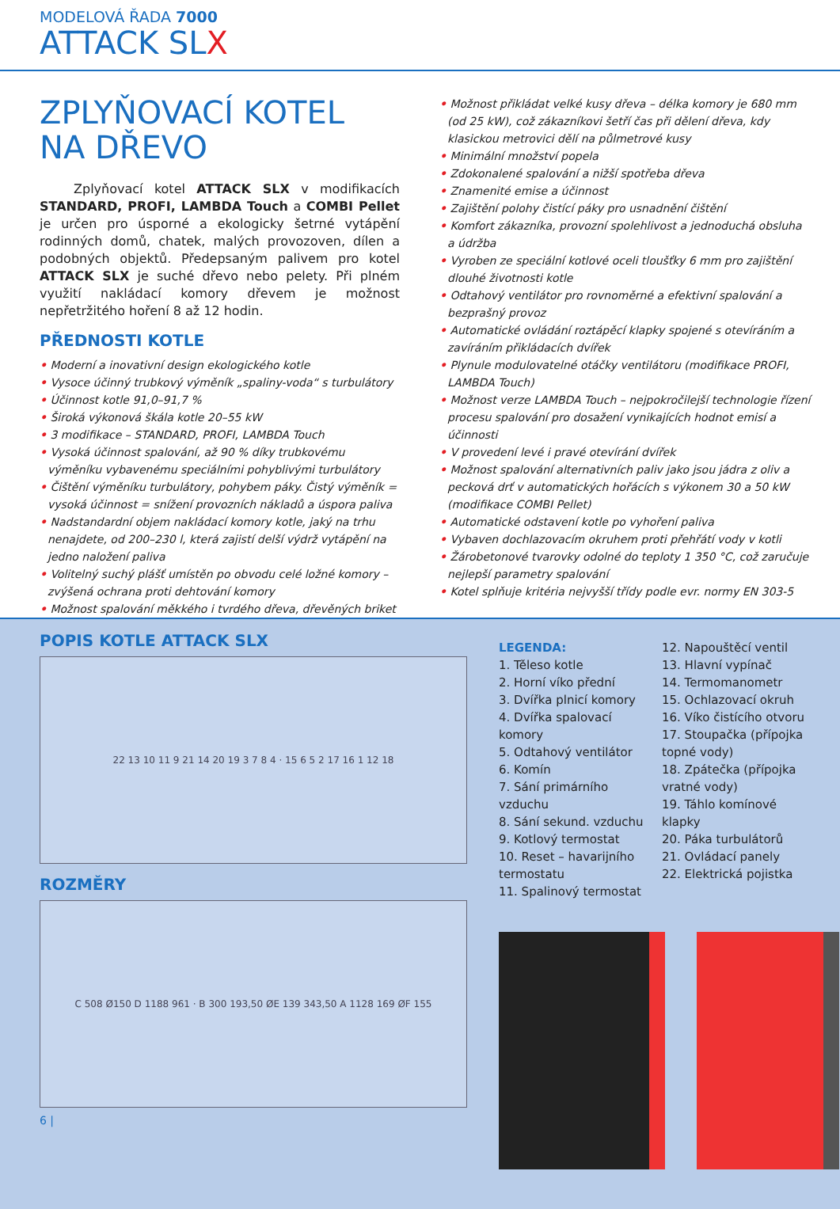MODELOVÁ ŘADA 7000
ATTACK SLX
ZPLYŇOVACÍ KOTEL
NA DŘEVO
Zplyňovací kotel ATTACK SLX v modifikacích STANDARD, PROFI, LAMBDA Touch a COMBI Pellet je určen pro úsporné a ekologicky šetrné vytápění rodinných domů, chatek, malých provozoven, dílen a podobných objektů. Předepsaným palivem pro kotel ATTACK SLX je suché dřevo nebo pelety. Při plném využití nakládací komory dřevem je možnost nepřetržitého hoření 8 až 12 hodin.
PŘEDNOSTI KOTLE
• Moderní a inovativní design ekologického kotle
• Vysoce účinný trubkový výměník „spaliny-voda“ s turbulátory
• Účinnost kotle 91,0–91,7 %
• Široká výkonová škála kotle 20–55 kW
• 3 modifikace – STANDARD, PROFI, LAMBDA Touch
• Vysoká účinnost spalování, až 90 % díky trubkovému výměníku vybavenému speciálními pohyblivými turbulátory
• Čištění výměníku turbulátory, pohybem páky. Čistý výměník = vysoká účinnost = snížení provozních nákladů a úspora paliva
• Nadstandardní objem nakládací komory kotle, jaký na trhu nenajdete, od 200–230 l, která zajistí delší výdrž vytápění na jedno naložení paliva
• Volitelný suchý plášť umístěn po obvodu celé ložné komory – zvýšená ochrana proti dehtování komory
• Možnost spalování měkkého i tvrdého dřeva, dřevěných briket
• Možnost přikládat velké kusy dřeva – délka komory je 680 mm (od 25 kW), což zákazníkovi šetří čas při dělení dřeva, kdy klasickou metrovici dělí na půlmetrové kusy
• Minimální množství popela
• Zdokonalené spalování a nižší spotřeba dřeva
• Znamenité emise a účinnost
• Zajištění polohy čistící páky pro usnadnění čištění
• Komfort zákazníka, provozní spolehlivost a jednoduchá obsluha a údržba
• Vyroben ze speciální kotlové oceli tloušťky 6 mm pro zajištění dlouhé životnosti kotle
• Odtahový ventilátor pro rovnoměrné a efektivní spalování a bezprašný provoz
• Automatické ovládání roztápěcí klapky spojené s otevíráním a zavíráním přikládacích dvířek
• Plynule modulovatelné otáčky ventilátoru (modifikace PROFI, LAMBDA Touch)
• Možnost verze LAMBDA Touch – nejpokročilejší technologie řízení procesu spalování pro dosažení vynikajících hodnot emisí a účinnosti
• V provedení levé i pravé otevírání dvířek
• Možnost spalování alternativních paliv jako jsou jádra z oliv a pecková drť v automatických hořácích s výkonem 30 a 50 kW (modifikace COMBI Pellet)
• Automatické odstavení kotle po vyhoření paliva
• Vybaven dochlazovacím okruhem proti přehřátí vody v kotli
• Žárobetonové tvarovky odolné do teploty 1 350 °C, což zaručuje nejlepší parametry spalování
• Kotel splňuje kritéria nejvyšší třídy podle evr. normy EN 303-5
POPIS KOTLE ATTACK SLX
22 13 10 11 9 21 14 20 19 3 7 8 4 · 15 6 5 2 17 16 1 12 18
ROZMĚRY
C 508 Ø150 D 1188 961 · B 300 193,50 ØE 139 343,50 A 1128 169 ØF 155
6 |
LEGENDA:
1. Těleso kotle
2. Horní víko přední
3. Dvířka plnicí komory
4. Dvířka spalovací komory
5. Odtahový ventilátor
6. Komín
7. Sání primárního vzduchu
8. Sání sekund. vzduchu
9. Kotlový termostat
10. Reset – havarijního termostatu
11. Spalinový termostat
12. Napouštěcí ventil
13. Hlavní vypínač
14. Termomanometr
15. Ochlazovací okruh
16. Víko čistícího otvoru
17. Stoupačka (přípojka topné vody)
18. Zpátečka (přípojka vratné vody)
19. Táhlo komínové klapky
20. Páka turbulátorů
21. Ovládací panely
22. Elektrická pojistka